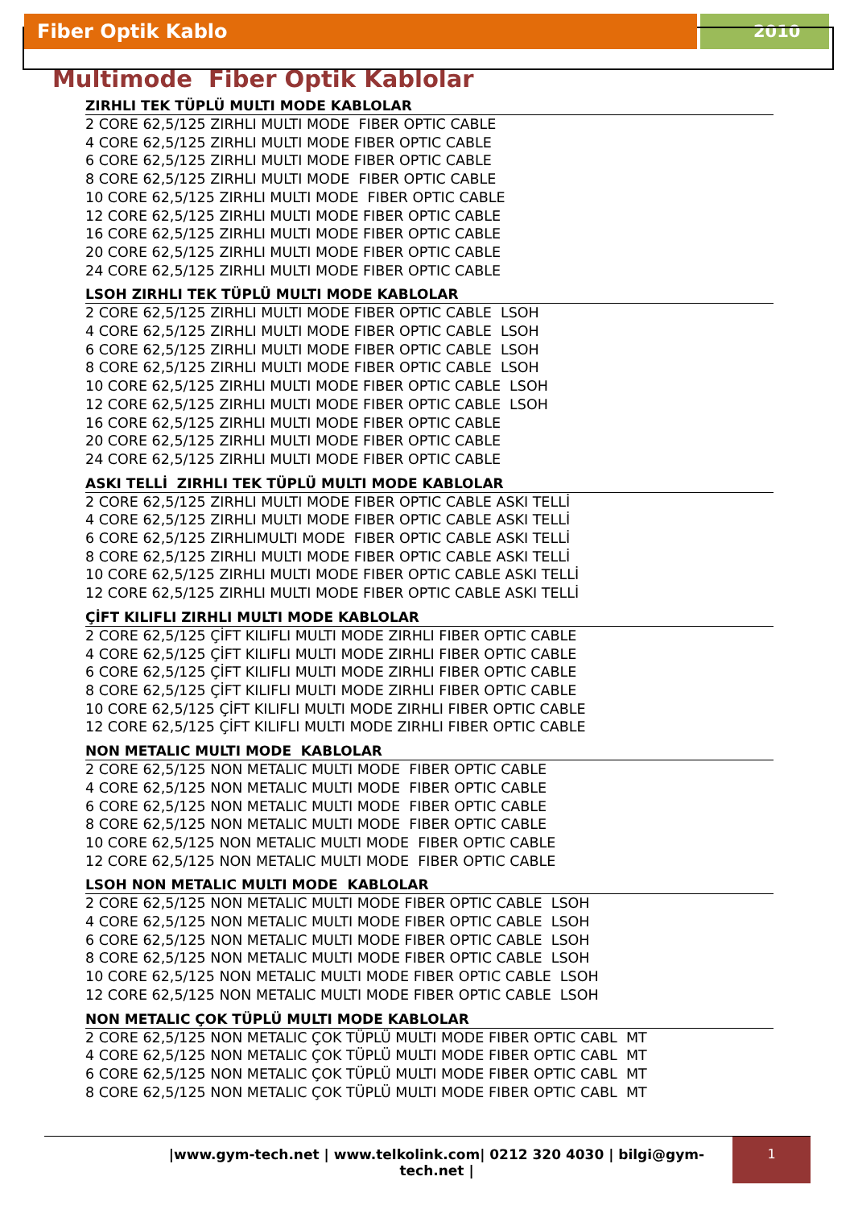Fiber Optik Kablo 2010
Multimode Fiber Optik Kablolar
ZIRHLI TEK TÜPLÜ MULTI MODE KABLOLAR
2 CORE 62,5/125 ZIRHLI MULTI MODE FIBER OPTIC CABLE
4 CORE 62,5/125 ZIRHLI MULTI MODE FIBER OPTIC CABLE
6 CORE 62,5/125 ZIRHLI MULTI MODE FIBER OPTIC CABLE
8 CORE 62,5/125 ZIRHLI MULTI MODE FIBER OPTIC CABLE
10 CORE 62,5/125 ZIRHLI MULTI MODE FIBER OPTIC CABLE
12 CORE 62,5/125 ZIRHLI MULTI MODE FIBER OPTIC CABLE
16 CORE 62,5/125 ZIRHLI MULTI MODE FIBER OPTIC CABLE
20 CORE 62,5/125 ZIRHLI MULTI MODE FIBER OPTIC CABLE
24 CORE 62,5/125 ZIRHLI MULTI MODE FIBER OPTIC CABLE
LSOH ZIRHLI TEK TÜPLÜ MULTI MODE KABLOLAR
2 CORE 62,5/125 ZIRHLI MULTI MODE FIBER OPTIC CABLE LSOH
4 CORE 62,5/125 ZIRHLI MULTI MODE FIBER OPTIC CABLE LSOH
6 CORE 62,5/125 ZIRHLI MULTI MODE FIBER OPTIC CABLE LSOH
8 CORE 62,5/125 ZIRHLI MULTI MODE FIBER OPTIC CABLE LSOH
10 CORE 62,5/125 ZIRHLI MULTI MODE FIBER OPTIC CABLE LSOH
12 CORE 62,5/125 ZIRHLI MULTI MODE FIBER OPTIC CABLE LSOH
16 CORE 62,5/125 ZIRHLI MULTI MODE FIBER OPTIC CABLE
20 CORE 62,5/125 ZIRHLI MULTI MODE FIBER OPTIC CABLE
24 CORE 62,5/125 ZIRHLI MULTI MODE FIBER OPTIC CABLE
ASKI TELLİ ZIRHLI TEK TÜPLÜ MULTI MODE KABLOLAR
2 CORE 62,5/125 ZIRHLI MULTI MODE FIBER OPTIC CABLE ASKI TELLİ
4 CORE 62,5/125 ZIRHLI MULTI MODE FIBER OPTIC CABLE ASKI TELLİ
6 CORE 62,5/125 ZIRHLIMULTI MODE FIBER OPTIC CABLE ASKI TELLİ
8 CORE 62,5/125 ZIRHLI MULTI MODE FIBER OPTIC CABLE ASKI TELLİ
10 CORE 62,5/125 ZIRHLI MULTI MODE FIBER OPTIC CABLE ASKI TELLİ
12 CORE 62,5/125 ZIRHLI MULTI MODE FIBER OPTIC CABLE ASKI TELLİ
ÇİFT KILIFLI ZIRHLI MULTI MODE KABLOLAR
2 CORE 62,5/125 ÇİFT KILIFLI MULTI MODE ZIRHLI FIBER OPTIC CABLE
4 CORE 62,5/125 ÇİFT KILIFLI MULTI MODE ZIRHLI FIBER OPTIC CABLE
6 CORE 62,5/125 ÇİFT KILIFLI MULTI MODE ZIRHLI FIBER OPTIC CABLE
8 CORE 62,5/125 ÇİFT KILIFLI MULTI MODE ZIRHLI FIBER OPTIC CABLE
10 CORE 62,5/125 ÇİFT KILIFLI MULTI MODE ZIRHLI FIBER OPTIC CABLE
12 CORE 62,5/125 ÇİFT KILIFLI MULTI MODE ZIRHLI FIBER OPTIC CABLE
NON METALIC MULTI MODE KABLOLAR
2 CORE 62,5/125 NON METALIC MULTI MODE FIBER OPTIC CABLE
4 CORE 62,5/125 NON METALIC MULTI MODE FIBER OPTIC CABLE
6 CORE 62,5/125 NON METALIC MULTI MODE FIBER OPTIC CABLE
8 CORE 62,5/125 NON METALIC MULTI MODE FIBER OPTIC CABLE
10 CORE 62,5/125 NON METALIC MULTI MODE FIBER OPTIC CABLE
12 CORE 62,5/125 NON METALIC MULTI MODE FIBER OPTIC CABLE
LSOH NON METALIC MULTI MODE KABLOLAR
2 CORE 62,5/125 NON METALIC MULTI MODE FIBER OPTIC CABLE LSOH
4 CORE 62,5/125 NON METALIC MULTI MODE FIBER OPTIC CABLE LSOH
6 CORE 62,5/125 NON METALIC MULTI MODE FIBER OPTIC CABLE LSOH
8 CORE 62,5/125 NON METALIC MULTI MODE FIBER OPTIC CABLE LSOH
10 CORE 62,5/125 NON METALIC MULTI MODE FIBER OPTIC CABLE LSOH
12 CORE 62,5/125 NON METALIC MULTI MODE FIBER OPTIC CABLE LSOH
NON METALIC ÇOK TÜPLÜ MULTI MODE KABLOLAR
2 CORE 62,5/125 NON METALIC ÇOK TÜPLÜ MULTI MODE FIBER OPTIC CABL MT
4 CORE 62,5/125 NON METALIC ÇOK TÜPLÜ MULTI MODE FIBER OPTIC CABL MT
6 CORE 62,5/125 NON METALIC ÇOK TÜPLÜ MULTI MODE FIBER OPTIC CABL MT
8 CORE 62,5/125 NON METALIC ÇOK TÜPLÜ MULTI MODE FIBER OPTIC CABL MT
|www.gym-tech.net | www.telkolink.com| 0212 320 4030 | bilgi@gym-tech.net |
1